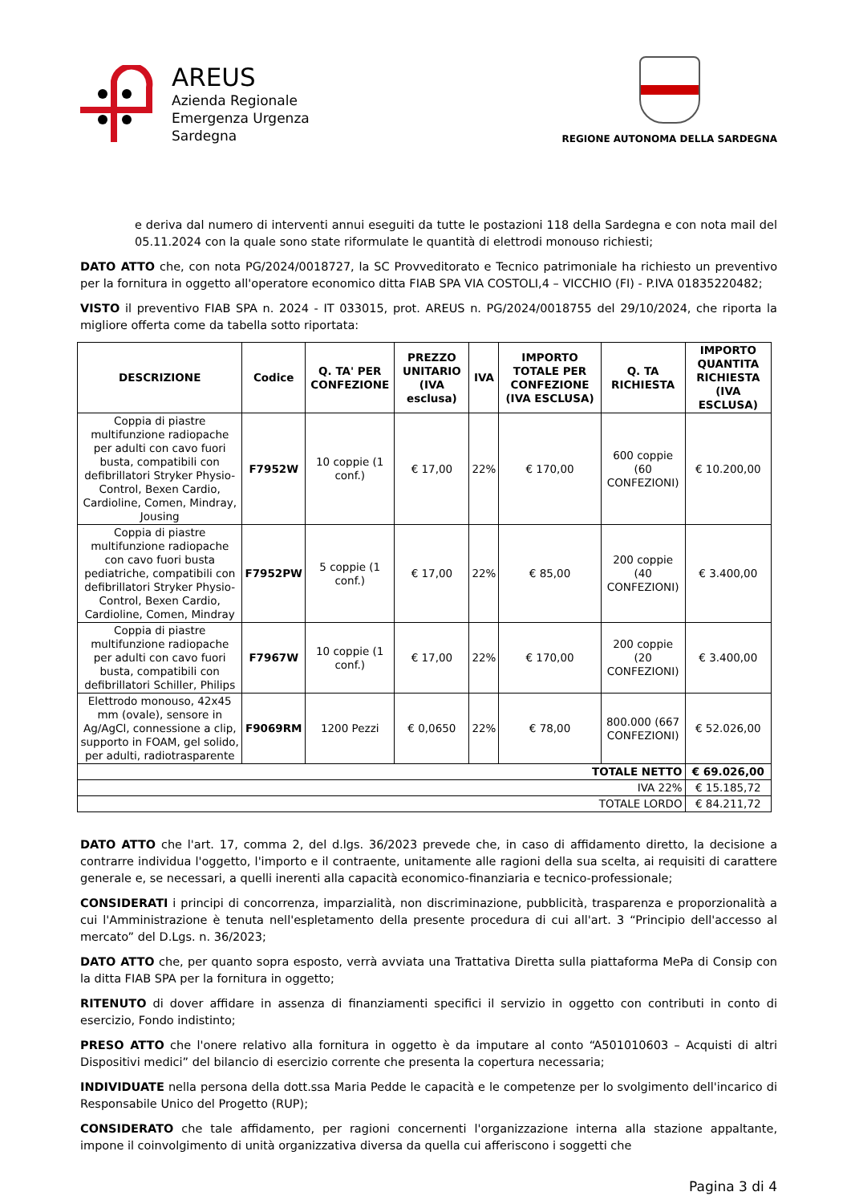AREUS
Azienda Regionale
Emergenza Urgenza
Sardegna
REGIONE AUTONOMA DELLA SARDEGNA
e deriva dal numero di interventi annui eseguiti da tutte le postazioni 118 della Sardegna e con nota mail del 05.11.2024 con la quale sono state riformulate le quantità di elettrodi monouso richiesti;
DATO ATTO che, con nota PG/2024/0018727, la SC Provveditorato e Tecnico patrimoniale ha richiesto un preventivo per la fornitura in oggetto all'operatore economico ditta FIAB SPA VIA COSTOLI,4 – VICCHIO (FI) - P.IVA 01835220482;
VISTO il preventivo FIAB SPA n. 2024 - IT 033015, prot. AREUS n. PG/2024/0018755 del 29/10/2024, che riporta la migliore offerta come da tabella sotto riportata:
| DESCRIZIONE | Codice | Q. TA' PER CONFEZIONE | PREZZO UNITARIO (IVA esclusa) | IVA | IMPORTO TOTALE PER CONFEZIONE (IVA ESCLUSA) | Q. TA RICHIESTA | IMPORTO QUANTITA RICHIESTA (IVA ESCLUSA) |
| --- | --- | --- | --- | --- | --- | --- | --- |
| Coppia di piastre multifunzione radiopache per adulti con cavo fuori busta, compatibili con defibrillatori Stryker Physio-Control, Bexen Cardio, Cardioline, Comen, Mindray, Jousing | F7952W | 10 coppie (1 conf.) | € 17,00 | 22% | € 170,00 | 600 coppie (60 CONFEZIONI) | € 10.200,00 |
| Coppia di piastre multifunzione radiopache con cavo fuori busta pediatriche, compatibili con defibrillatori Stryker Physio-Control, Bexen Cardio, Cardioline, Comen, Mindray | F7952PW | 5 coppie (1 conf.) | € 17,00 | 22% | € 85,00 | 200 coppie (40 CONFEZIONI) | € 3.400,00 |
| Coppia di piastre multifunzione radiopache per adulti con cavo fuori busta, compatibili con defibrillatori Schiller, Philips | F7967W | 10 coppie (1 conf.) | € 17,00 | 22% | € 170,00 | 200 coppie (20 CONFEZIONI) | € 3.400,00 |
| Elettrodo monouso, 42x45 mm (ovale), sensore in Ag/AgCl, connessione a clip, supporto in FOAM, gel solido, per adulti, radiotrasparente | F9069RM | 1200 Pezzi | € 0,0650 | 22% | € 78,00 | 800.000 (667 CONFEZIONI) | € 52.026,00 |
| TOTALE NETTO | | | | | | | € 69.026,00 |
| IVA 22% | | | | | | | € 15.185,72 |
| TOTALE LORDO | | | | | | | € 84.211,72 |
DATO ATTO che l'art. 17, comma 2, del d.lgs. 36/2023 prevede che, in caso di affidamento diretto, la decisione a contrarre individua l'oggetto, l'importo e il contraente, unitamente alle ragioni della sua scelta, ai requisiti di carattere generale e, se necessari, a quelli inerenti alla capacità economico-finanziaria e tecnico-professionale;
CONSIDERATI i principi di concorrenza, imparzialità, non discriminazione, pubblicità, trasparenza e proporzionalità a cui l'Amministrazione è tenuta nell'espletamento della presente procedura di cui all'art. 3 “Principio dell'accesso al mercato” del D.Lgs. n. 36/2023;
DATO ATTO che, per quanto sopra esposto, verrà avviata una Trattativa Diretta sulla piattaforma MePa di Consip con la ditta FIAB SPA per la fornitura in oggetto;
RITENUTO di dover affidare in assenza di finanziamenti specifici il servizio in oggetto con contributi in conto di esercizio, Fondo indistinto;
PRESO ATTO che l'onere relativo alla fornitura in oggetto è da imputare al conto “A501010603 – Acquisti di altri Dispositivi medici” del bilancio di esercizio corrente che presenta la copertura necessaria;
INDIVIDUATE nella persona della dott.ssa Maria Pedde le capacità e le competenze per lo svolgimento dell'incarico di Responsabile Unico del Progetto (RUP);
CONSIDERATO che tale affidamento, per ragioni concernenti l'organizzazione interna alla stazione appaltante, impone il coinvolgimento di unità organizzativa diversa da quella cui afferiscono i soggetti che
Pagina 3 di 4